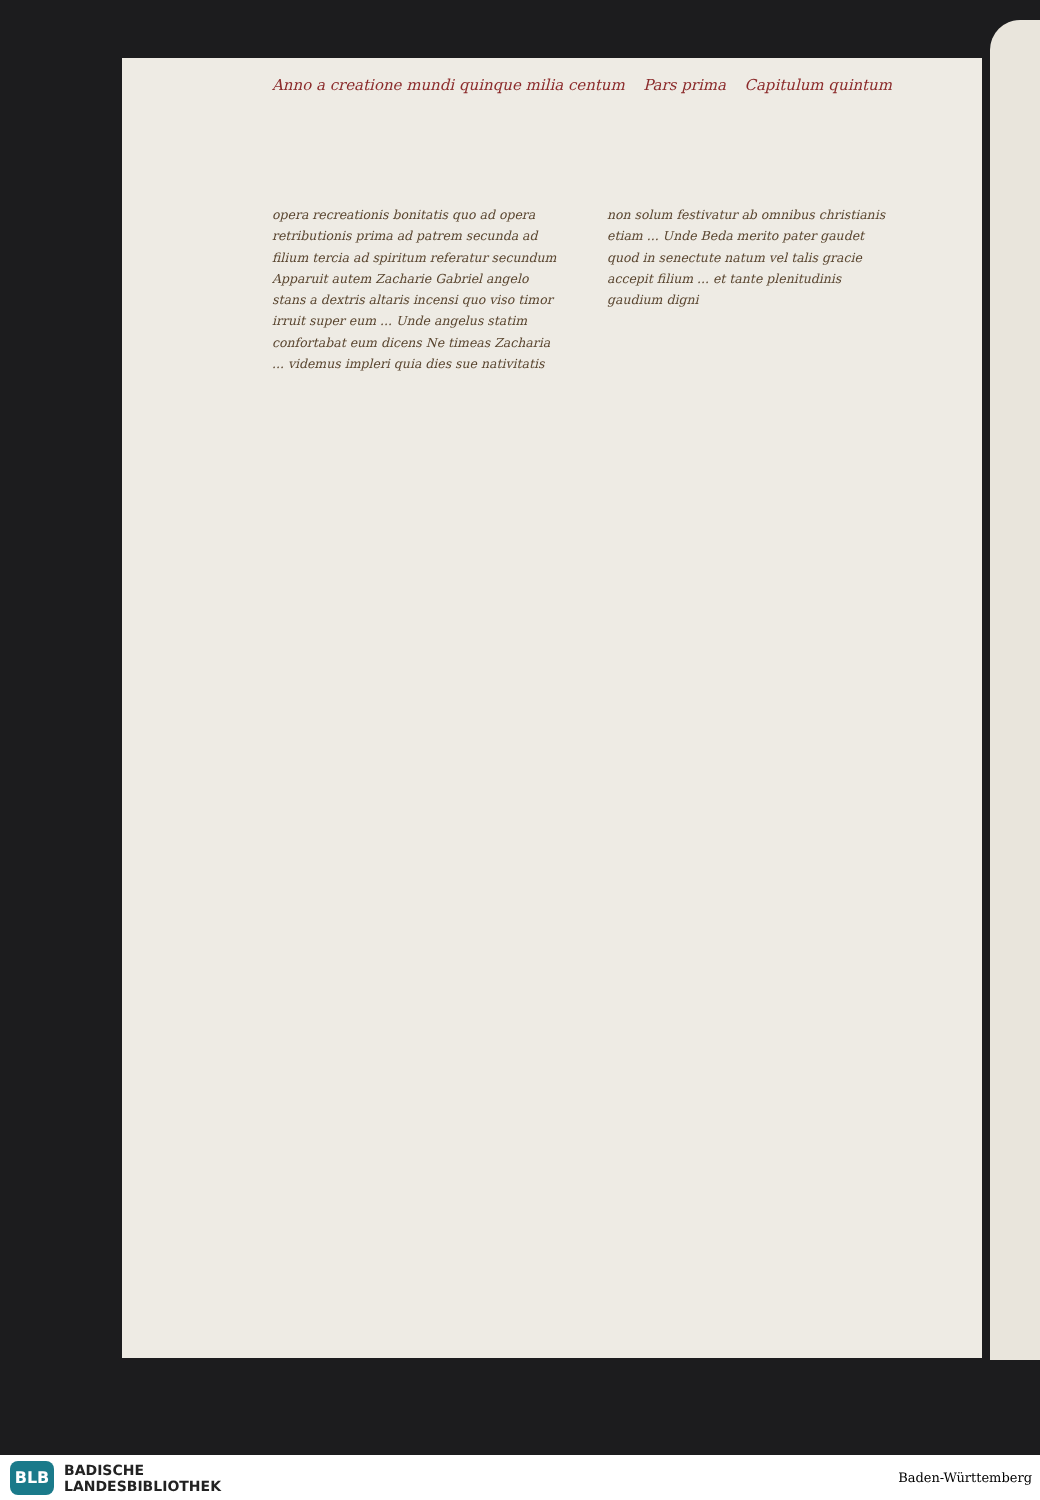Anno a creatione mundi quinque milia centum Pars prima Capitulum quintum
opera recreationis bonitatis quo ad opera retributionis prima ad patrem secunda ad filium tercia ad spiritum referatur secundum Apparuit autem Zacharie Gabriel angelo stans a dextris altaris incensi quo viso timor irruit super eum ... Unde angelus statim confortabat eum dicens Ne timeas Zacharia ... videmus impleri quia dies sue nativitatis
non solum festivatur ab omnibus christianis etiam ... Unde Beda merito pater gaudet quod in senectute natum vel talis gracie accepit filium ... et tante plenitudinis gaudium digni
BLB
BADISCHE
LANDESBIBLIOTHEK
Baden-Württemberg